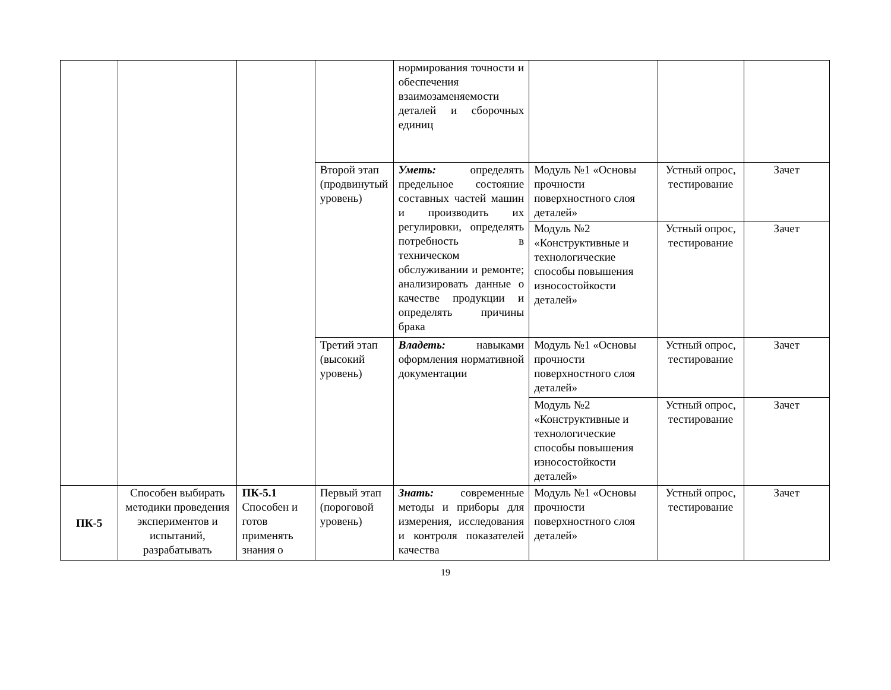| | | | | нормирования точности и обеспечения взаимозаменяемости деталей и сборочных единиц | | | |
| | | | Второй этап (продвинутый уровень) | Уметь: определять предельное состояние составных частей машин и производить их регулировки, определять потребность в техническом обслуживании и ремонте; анализировать данные о качестве продукции и определять причины брака | Модуль №1 «Основы прочности поверхностного слоя деталей» | Устный опрос, тестирование | Зачет |
| | | | | | Модуль №2 «Конструктивные и технологические способы повышения износостойкости деталей» | Устный опрос, тестирование | Зачет |
| | | | Третий этап (высокий уровень) | Владеть: навыками оформления нормативной документации | Модуль №1 «Основы прочности поверхностного слоя деталей» | Устный опрос, тестирование | Зачет |
| | | | | | Модуль №2 «Конструктивные и технологические способы повышения износостойкости деталей» | Устный опрос, тестирование | Зачет |
| ПК-5 | Способен выбирать методики проведения экспериментов и испытаний, разрабатывать | ПК-5.1 Способен и готов применять знания о | Первый этап (пороговой уровень) | Знать: современные методы и приборы для измерения, исследования и контроля показателей качества | Модуль №1 «Основы прочности поверхностного слоя деталей» | Устный опрос, тестирование | Зачет |
19